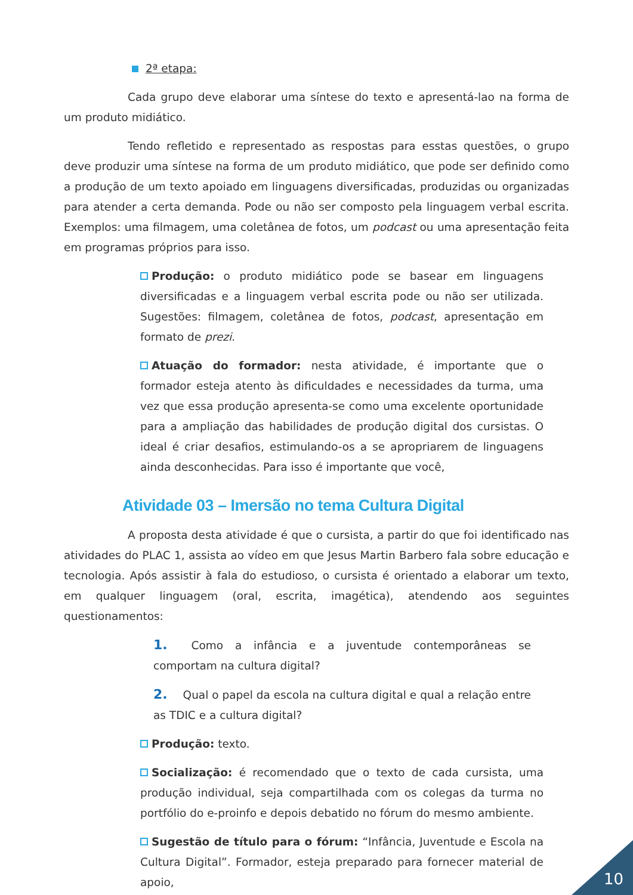2ª etapa:
Cada grupo deve elaborar uma síntese do texto e apresentá-lao na forma de um produto midiático.
Tendo refletido e representado as respostas para esstas questões, o grupo deve produzir uma síntese na forma de um produto midiático, que pode ser definido como a produção de um texto apoiado em linguagens diversificadas, produzidas ou organizadas para atender a certa demanda. Pode ou não ser composto pela linguagem verbal escrita. Exemplos: uma filmagem, uma coletânea de fotos, um podcast ou uma apresentação feita em programas próprios para isso.
Produção: o produto midiático pode se basear em linguagens diversificadas e a linguagem verbal escrita pode ou não ser utilizada. Sugestões: filmagem, coletânea de fotos, podcast, apresentação em formato de prezi.
Atuação do formador: nesta atividade, é importante que o formador esteja atento às dificuldades e necessidades da turma, uma vez que essa produção apresenta-se como uma excelente oportunidade para a ampliação das habilidades de produção digital dos cursistas. O ideal é criar desafios, estimulando-os a se apropriarem de linguagens ainda desconhecidas. Para isso é importante que você,
Atividade 03 – Imersão no tema Cultura Digital
A proposta desta atividade é que o cursista, a partir do que foi identificado nas atividades do PLAC 1, assista ao vídeo em que Jesus Martin Barbero fala sobre educação e tecnologia. Após assistir à fala do estudioso, o cursista é orientado a elaborar um texto, em qualquer linguagem (oral, escrita, imagética), atendendo aos seguintes questionamentos:
1. Como a infância e a juventude contemporâneas se comportam na cultura digital?
2. Qual o papel da escola na cultura digital e qual a relação entre as TDIC e a cultura digital?
Produção: texto.
Socialização: é recomendado que o texto de cada cursista, uma produção individual, seja compartilhada com os colegas da turma no portfólio do e-proinfo e depois debatido no fórum do mesmo ambiente.
Sugestão de título para o fórum: “Infância, Juventude e Escola na Cultura Digital”. Formador, esteja preparado para fornecer material de apoio,
10